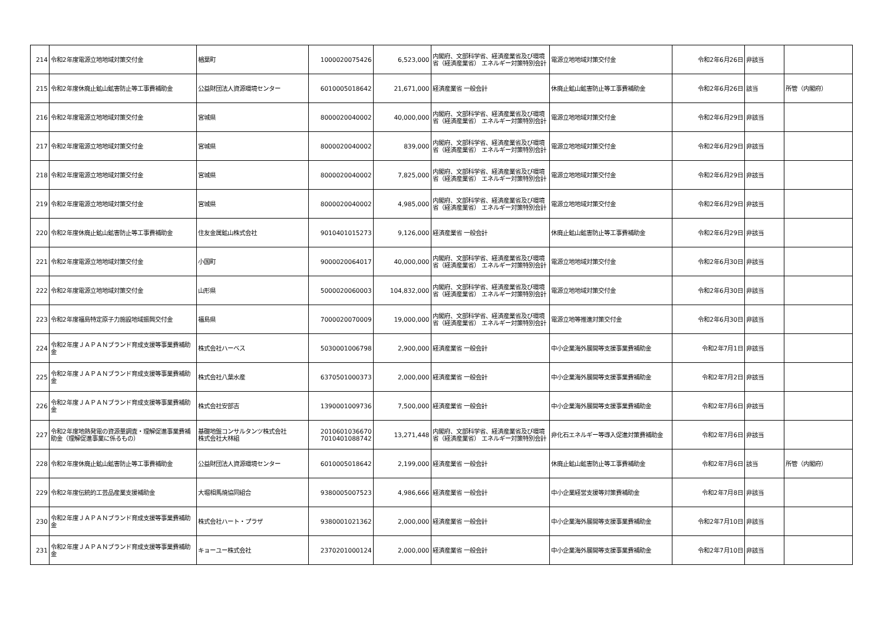| 214 | 令和2年度電源立地地域対策交付金 | 楢葉町 | 1000020075426 | 6,523,000 | 内閣府、文部科学省、経済産業省及び環境省（経済産業省） エネルギー対策特別会計 | 電源立地地域対策交付金 | 令和2年6月26日 | 非該当 | |
| 215 | 令和2年度休廃止鉱山鉱害防止等工事費補助金 | 公益財団法人資源環境センター | 6010005018642 | 21,671,000 | 経済産業省 一般会計 | 休廃止鉱山鉱害防止等工事費補助金 | 令和2年6月26日 | 該当 | 所管（内閣府） |
| 216 | 令和2年度電源立地地域対策交付金 | 宮城県 | 8000020040002 | 40,000,000 | 内閣府、文部科学省、経済産業省及び環境省（経済産業省） エネルギー対策特別会計 | 電源立地地域対策交付金 | 令和2年6月29日 | 非該当 | |
| 217 | 令和2年度電源立地地域対策交付金 | 宮城県 | 8000020040002 | 839,000 | 内閣府、文部科学省、経済産業省及び環境省（経済産業省） エネルギー対策特別会計 | 電源立地地域対策交付金 | 令和2年6月29日 | 非該当 | |
| 218 | 令和2年度電源立地地域対策交付金 | 宮城県 | 8000020040002 | 7,825,000 | 内閣府、文部科学省、経済産業省及び環境省（経済産業省） エネルギー対策特別会計 | 電源立地地域対策交付金 | 令和2年6月29日 | 非該当 | |
| 219 | 令和2年度電源立地地域対策交付金 | 宮城県 | 8000020040002 | 4,985,000 | 内閣府、文部科学省、経済産業省及び環境省（経済産業省） エネルギー対策特別会計 | 電源立地地域対策交付金 | 令和2年6月29日 | 非該当 | |
| 220 | 令和2年度休廃止鉱山鉱害防止等工事費補助金 | 住友金属鉱山株式会社 | 9010401015273 | 9,126,000 | 経済産業省 一般会計 | 休廃止鉱山鉱害防止等工事費補助金 | 令和2年6月29日 | 非該当 | |
| 221 | 令和2年度電源立地地域対策交付金 | 小国町 | 9000020064017 | 40,000,000 | 内閣府、文部科学省、経済産業省及び環境省（経済産業省） エネルギー対策特別会計 | 電源立地地域対策交付金 | 令和2年6月30日 | 非該当 | |
| 222 | 令和2年度電源立地地域対策交付金 | 山形県 | 5000020060003 | 104,832,000 | 内閣府、文部科学省、経済産業省及び環境省（経済産業省） エネルギー対策特別会計 | 電源立地地域対策交付金 | 令和2年6月30日 | 非該当 | |
| 223 | 令和2年度福島特定原子力施設地域振興交付金 | 福島県 | 7000020070009 | 19,000,000 | 内閣府、文部科学省、経済産業省及び環境省（経済産業省） エネルギー対策特別会計 | 電源立地等推進対策交付金 | 令和2年6月30日 | 非該当 | |
| 224 | 令和2年度ＪＡＰＡＮブランド育成支援等事業費補助金 | 株式会社ハーベス | 5030001006798 | 2,900,000 | 経済産業省 一般会計 | 中小企業海外展開等支援事業費補助金 | 令和2年7月1日 | 非該当 | |
| 225 | 令和2年度ＪＡＰＡＮブランド育成支援等事業費補助金 | 株式会社八葉水産 | 6370501000373 | 2,000,000 | 経済産業省 一般会計 | 中小企業海外展開等支援事業費補助金 | 令和2年7月2日 | 非該当 | |
| 226 | 令和2年度ＪＡＰＡＮブランド育成支援等事業費補助金 | 株式会社安部吉 | 1390001009736 | 7,500,000 | 経済産業省 一般会計 | 中小企業海外展開等支援事業費補助金 | 令和2年7月6日 | 非該当 | |
| 227 | 令和2年度地熱発電の資源量調査・理解促進事業費補助金（理解促進事業に係るもの） | 基礎地盤コンサルタンツ株式会社 株式会社大林組 | 2010601036670 7010401088742 | 13,271,448 | 内閣府、文部科学省、経済産業省及び環境省（経済産業省） エネルギー対策特別会計 | 非化石エネルギー等導入促進対策費補助金 | 令和2年7月6日 | 非該当 | |
| 228 | 令和2年度休廃止鉱山鉱害防止等工事費補助金 | 公益財団法人資源環境センター | 6010005018642 | 2,199,000 | 経済産業省 一般会計 | 休廃止鉱山鉱害防止等工事費補助金 | 令和2年7月6日 | 該当 | 所管（内閣府） |
| 229 | 令和2年度伝統的工芸品産業支援補助金 | 大堀相馬焼協同組合 | 9380005007523 | 4,986,666 | 経済産業省 一般会計 | 中小企業経営支援等対策費補助金 | 令和2年7月8日 | 非該当 | |
| 230 | 令和2年度ＪＡＰＡＮブランド育成支援等事業費補助金 | 株式会社ハート・プラザ | 9380001021362 | 2,000,000 | 経済産業省 一般会計 | 中小企業海外展開等支援事業費補助金 | 令和2年7月10日 | 非該当 | |
| 231 | 令和2年度ＪＡＰＡＮブランド育成支援等事業費補助金 | キョーユー株式会社 | 2370201000124 | 2,000,000 | 経済産業省 一般会計 | 中小企業海外展開等支援事業費補助金 | 令和2年7月10日 | 非該当 | |